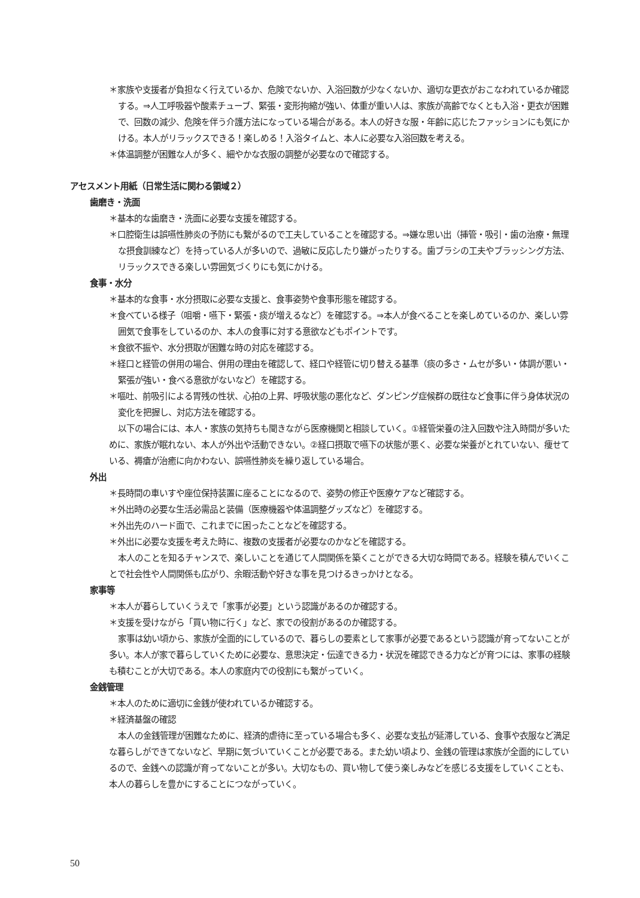＊家族や支援者が負担なく行えているか、危険でないか、入浴回数が少なくないか、適切な更衣がおこなわれているか確認する。⇒人工呼吸器や酸素チューブ、緊張・変形拘縮が強い、体重が重い人は、家族が高齢でなくとも入浴・更衣が困難で、回数の減少、危険を伴う介護方法になっている場合がある。本人の好きな服・年齢に応じたファッションにも気にかける。本人がリラックスできる！楽しめる！入浴タイムと、本人に必要な入浴回数を考える。
＊体温調整が困難な人が多く、細やかな衣服の調整が必要なので確認する。
アセスメント用紙（日常生活に関わる領域２）
歯磨き・洗面
＊基本的な歯磨き・洗面に必要な支援を確認する。
＊口腔衛生は誤嚥性肺炎の予防にも繋がるので工夫していることを確認する。⇒嫌な思い出（挿管・吸引・歯の治療・無理な摂食訓練など）を持っている人が多いので、過敏に反応したり嫌がったりする。歯ブラシの工夫やブラッシング方法、リラックスできる楽しい雰囲気づくりにも気にかける。
食事・水分
＊基本的な食事・水分摂取に必要な支援と、食事姿勢や食事形態を確認する。
＊食べている様子（咀嚼・嚥下・緊張・痰が増えるなど）を確認する。⇒本人が食べることを楽しめているのか、楽しい雰囲気で食事をしているのか、本人の食事に対する意欲などもポイントです。
＊食欲不振や、水分摂取が困難な時の対応を確認する。
＊経口と経管の併用の場合、併用の理由を確認して、経口や経管に切り替える基準（痰の多さ・ムセが多い・体調が悪い・緊張が強い・食べる意欲がないなど）を確認する。
＊嘔吐、前吸引による胃残の性状、心拍の上昇、呼吸状態の悪化など、ダンピング症候群の既往など食事に伴う身体状況の変化を把握し、対応方法を確認する。
以下の場合には、本人・家族の気持ちも聞きながら医療機関と相談していく。①経管栄養の注入回数や注入時間が多いために、家族が眠れない、本人が外出や活動できない。②経口摂取で嚥下の状態が悪く、必要な栄養がとれていない、痩せている、褥瘡が治癒に向かわない、誤嚥性肺炎を繰り返している場合。
外出
＊長時間の車いすや座位保持装置に座ることになるので、姿勢の修正や医療ケアなど確認する。
＊外出時の必要な生活必需品と装備（医療機器や体温調整グッズなど）を確認する。
＊外出先のハード面で、これまでに困ったことなどを確認する。
＊外出に必要な支援を考えた時に、複数の支援者が必要なのかなどを確認する。
本人のことを知るチャンスで、楽しいことを通じて人間関係を築くことができる大切な時間である。経験を積んでいくことで社会性や人間関係も広がり、余暇活動や好きな事を見つけるきっかけとなる。
家事等
＊本人が暮らしていくうえで「家事が必要」という認識があるのか確認する。
＊支援を受けながら「買い物に行く」など、家での役割があるのか確認する。
家事は幼い頃から、家族が全面的にしているので、暮らしの要素として家事が必要であるという認識が育ってないことが多い。本人が家で暮らしていくために必要な、意思決定・伝達できる力・状況を確認できる力などが育つには、家事の経験も積むことが大切である。本人の家庭内での役割にも繋がっていく。
金銭管理
＊本人のために適切に金銭が使われているか確認する。
＊経済基盤の確認
本人の金銭管理が困難なために、経済的虐待に至っている場合も多く、必要な支払が延滞している、食事や衣服など満足な暮らしができてないなど、早期に気づいていくことが必要である。また幼い頃より、金銭の管理は家族が全面的にしているので、金銭への認識が育ってないことが多い。大切なもの、買い物して使う楽しみなどを感じる支援をしていくことも、本人の暮らしを豊かにすることにつながっていく。
50